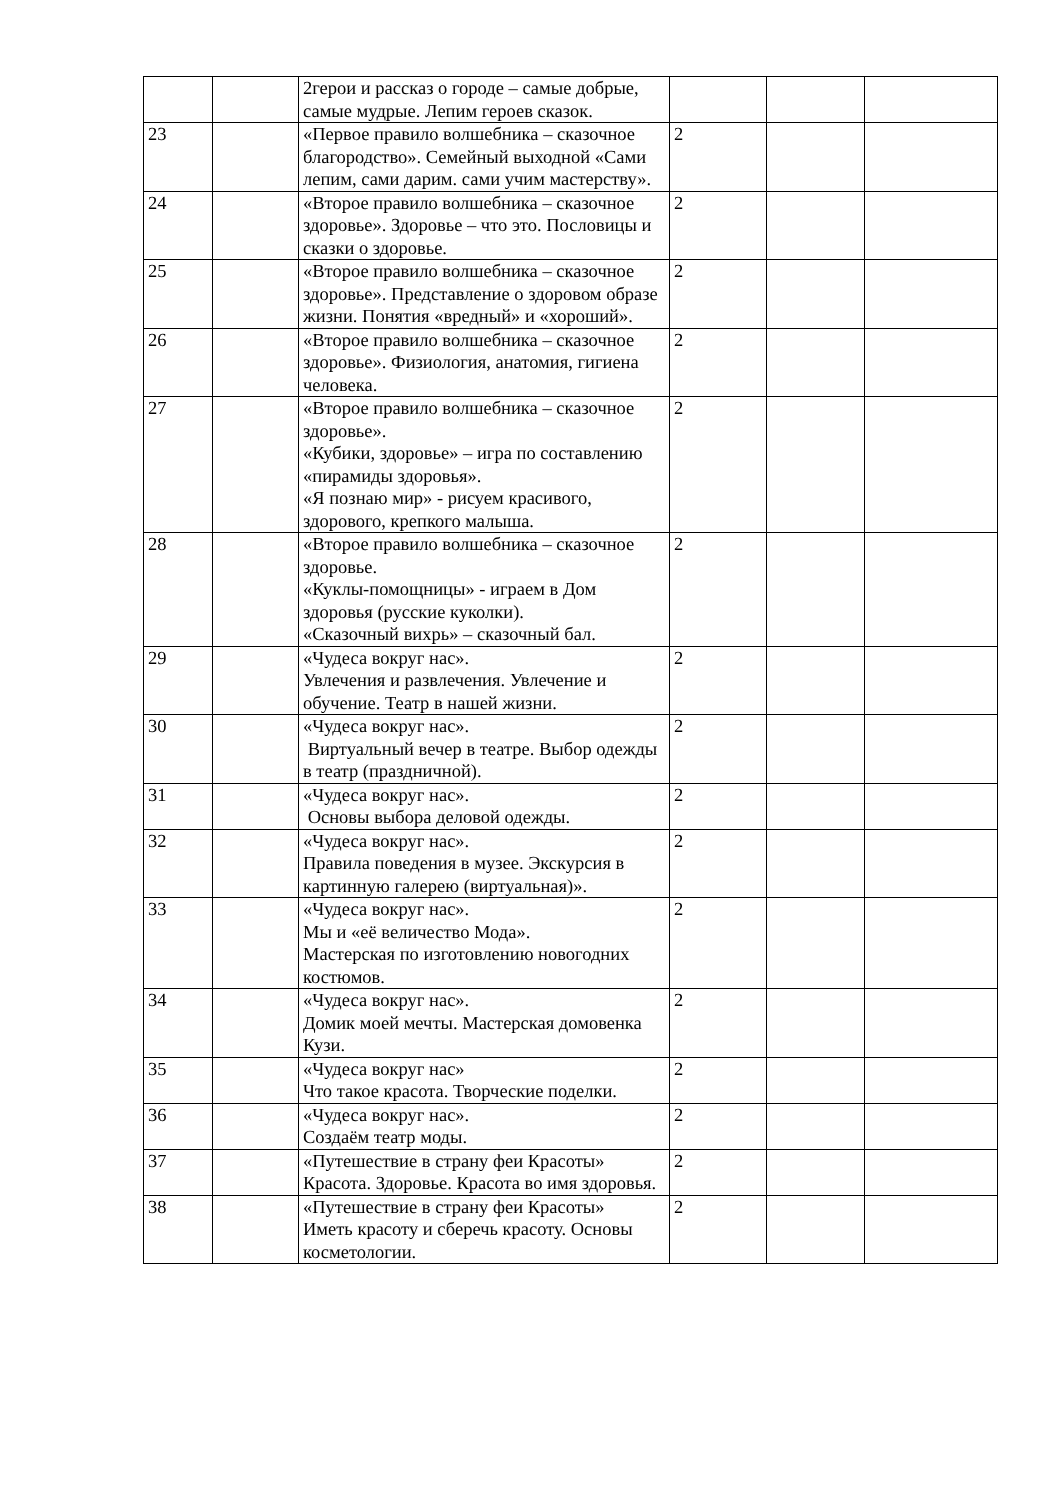| | | 2герои и рассказ о городе – самые добрые, самые мудрые. Лепим героев сказок. | | | |
| 23 | | «Первое правило волшебника – сказочное благородство». Семейный выходной «Сами лепим, сами дарим. сами учим мастерству». | 2 | | |
| 24 | | «Второе правило волшебника – сказочное здоровье». Здоровье – что это. Пословицы и сказки о здоровье. | 2 | | |
| 25 | | «Второе правило волшебника – сказочное здоровье». Представление о здоровом образе жизни. Понятия «вредный» и «хороший». | 2 | | |
| 26 | | «Второе правило волшебника – сказочное здоровье». Физиология, анатомия, гигиена человека. | 2 | | |
| 27 | | «Второе правило волшебника – сказочное здоровье». «Кубики, здоровье» – игра по составлению «пирамиды здоровья». «Я познаю мир» - рисуем красивого, здорового, крепкого малыша. | 2 | | |
| 28 | | «Второе правило волшебника – сказочное здоровье. «Куклы-помощницы» - играем в Дом здоровья (русские куколки). «Сказочный вихрь» – сказочный бал. | 2 | | |
| 29 | | «Чудеса вокруг нас». Увлечения и развлечения. Увлечение и обучение. Театр в нашей жизни. | 2 | | |
| 30 | | «Чудеса вокруг нас». Виртуальный вечер в театре. Выбор одежды в театр (праздничной). | 2 | | |
| 31 | | «Чудеса вокруг нас». Основы выбора деловой одежды. | 2 | | |
| 32 | | «Чудеса вокруг нас». Правила поведения в музее. Экскурсия в картинную галерею (виртуальная)». | 2 | | |
| 33 | | «Чудеса вокруг нас». Мы и «её величество Мода». Мастерская по изготовлению новогодних костюмов. | 2 | | |
| 34 | | «Чудеса вокруг нас». Домик моей мечты. Мастерская домовенка Кузи. | 2 | | |
| 35 | | «Чудеса вокруг нас» Что такое красота. Творческие поделки. | 2 | | |
| 36 | | «Чудеса вокруг нас». Создаём театр моды. | 2 | | |
| 37 | | «Путешествие в страну феи Красоты» Красота. Здоровье. Красота во имя здоровья. | 2 | | |
| 38 | | «Путешествие в страну феи Красоты» Иметь красоту и сберечь красоту. Основы косметологии. | 2 | | |